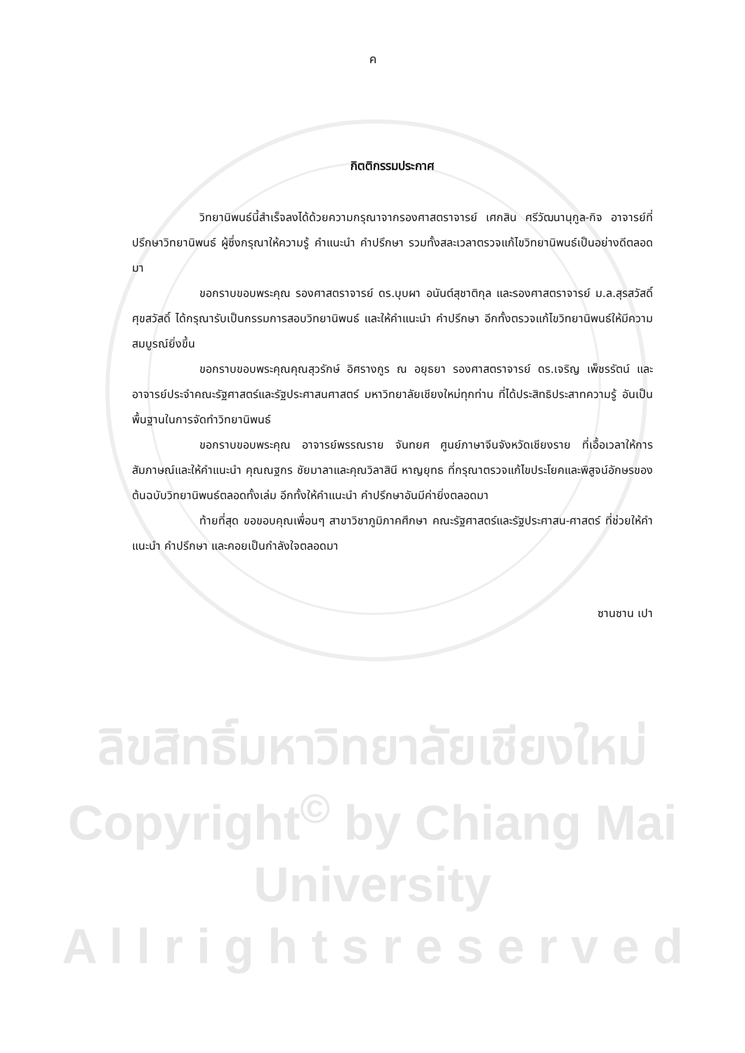ค
กิตติกรรมประกาศ
วิทยานิพนธ์นี้สำเร็จลงได้ด้วยความกรุณาจากรองศาสตราจารย์ เศกสิน ศรีวัฒนานุกูล-กิจ อาจารย์ที่ปรึกษาวิทยานิพนธ์ ผู้ซึ่งกรุณาให้ความรู้ คำแนะนำ คำปรึกษา รวมทั้งสละเวลาตรวจแก้ไขวิทยานิพนธ์เป็นอย่างดีตลอดมา
ขอกราบขอบพระคุณ รองศาสตราจารย์ ดร.บุบผา อนันต์สุชาติกุล และรองศาสตราจารย์ ม.ล.สุรสวัสดิ์ ศุขสวัสดิ์ ได้กรุณารับเป็นกรรมการสอบวิทยานิพนธ์ และให้คำแนะนำ คำปรึกษา อีกทั้งตรวจแก้ไขวิทยานิพนธ์ให้มีความสมบูรณ์ยิ่งขึ้น
ขอกราบขอบพระคุณคุณสุวรักษ์ อิศรางกูร ณ อยุธยา รองศาสตราจารย์ ดร.เจริญ เพ็ชรรัตน์ และอาจารย์ประจำคณะรัฐศาสตร์และรัฐประศาสนศาสตร์ มหาวิทยาลัยเชียงใหม่ทุกท่าน ที่ได้ประสิทธิประสาทความรู้ อันเป็นพื้นฐานในการจัดทำวิทยานิพนธ์
ขอกราบขอบพระคุณ อาจารย์พรรณราย จันทยศ ศูนย์ภาษาจีนจังหวัดเชียงราย ที่เอื้อเวลาให้การสัมภาษณ์และให้คำแนะนำ คุณณฐกร ชัยมาลาและคุณวิลาสินี หาญยุทธ ที่กรุณาตรวจแก้ไขประโยคและพิสูจน์อักษรของต้นฉบับวิทยานิพนธ์ตลอดทั้งเล่ม อีกทั้งให้คำแนะนำ คำปรึกษาอันมีค่ายิ่งตลอดมา
ท้ายที่สุด ขอขอบคุณเพื่อนๆ สาขาวิชาภูมิภาคศึกษา คณะรัฐศาสตร์และรัฐประศาสน-ศาสตร์ ที่ช่วยให้คำแนะนำ คำปรึกษา และคอยเป็นกำลังใจตลอดมา
ซานซาน เปา
ลิขสิทธิ์มหาวิทยาลัยเชียงใหม่
Copyright<sup>©</sup> by Chiang Mai University
A l l r i g h t s r e s e r v e d